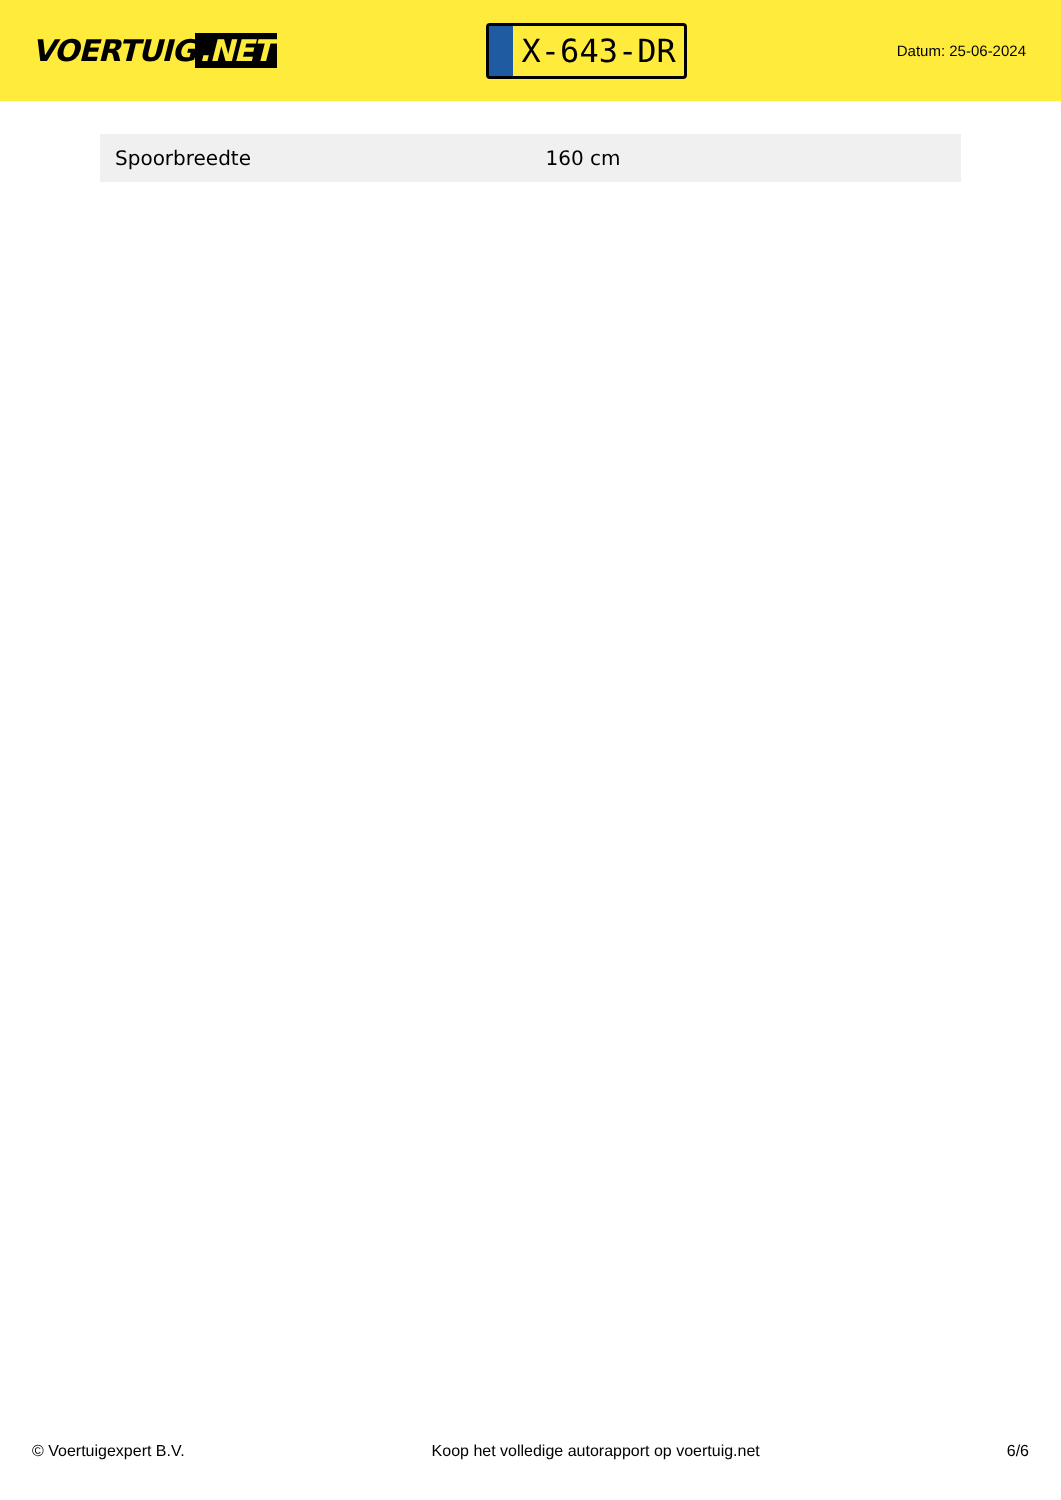VOERTUIG.NET
X-643-DR
Datum: 25-06-2024
| Spoorbreedte | 160 cm |
© Voertuigexpert B.V. Koop het volledige autorapport op voertuig.net 6/6